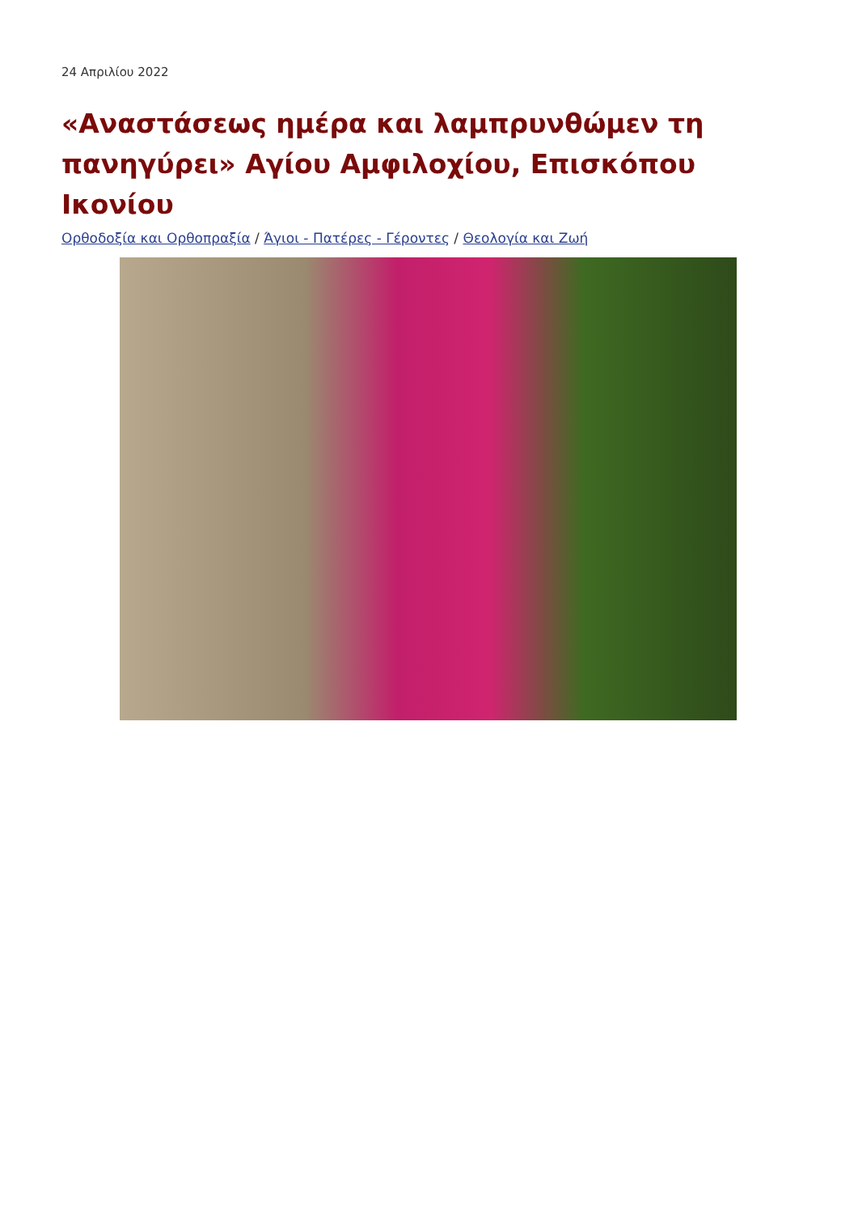24 Απριλίου 2022
«Αναστάσεως ημέρα και λαμπρυνθώμεν τη πανηγύρει» Αγίου Αμφιλοχίου, Επισκόπου Ικονίου
Ορθοδοξία και Ορθοπραξία / Άγιοι - Πατέρες - Γέροντες / Θεολογία και Ζωή